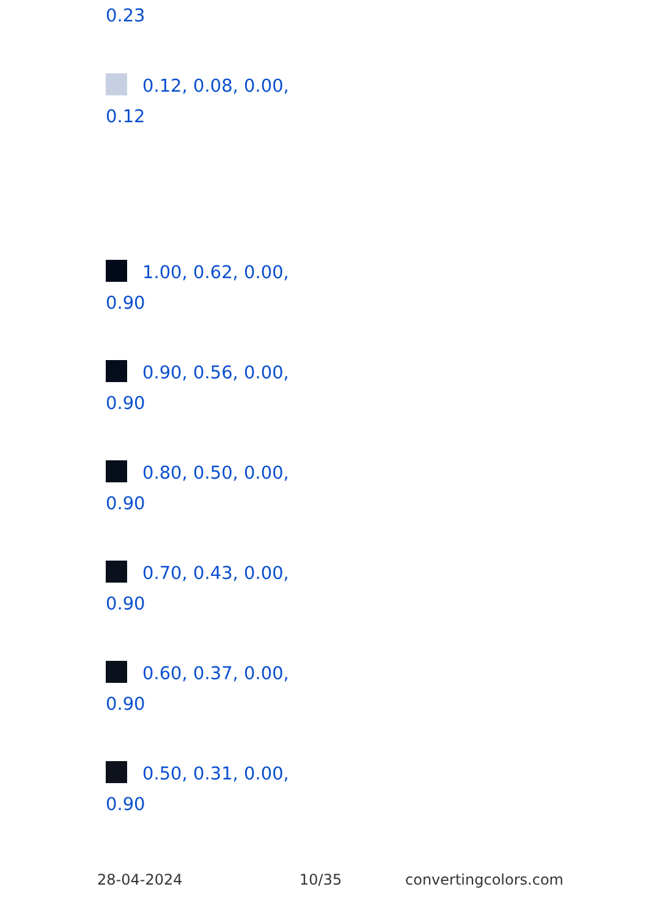0.23
0.12, 0.08, 0.00, 0.12
1.00, 0.62, 0.00, 0.90
0.90, 0.56, 0.00, 0.90
0.80, 0.50, 0.00, 0.90
0.70, 0.43, 0.00, 0.90
0.60, 0.37, 0.00, 0.90
0.50, 0.31, 0.00, 0.90
28-04-2024 10/35 convertingcolors.com